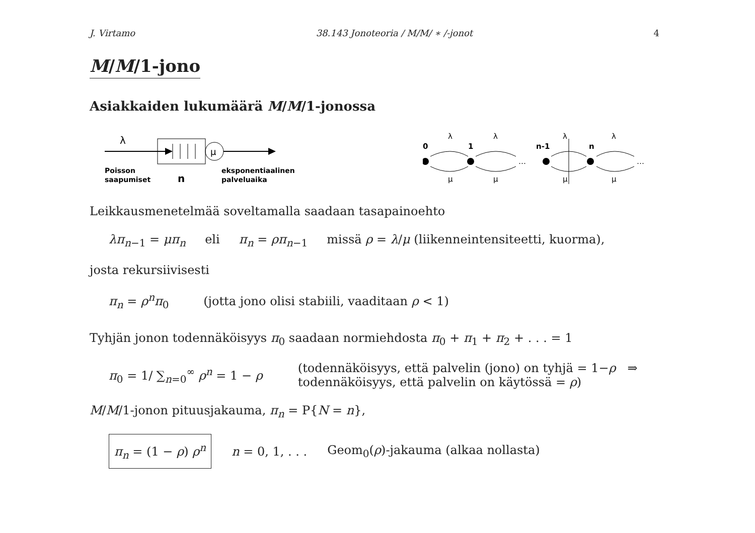J. Virtamo 38.143 Jonoteoria / M/M/ ∗ /-jonot 4
M/M/1-jono
Asiakkaiden lukumäärä M/M/1-jonossa
λ
μ
Poisson
saapumiset
n
eksponentiaalinen
palveluaika
0
1
n-1
n
λ
λ
λ
λ
μ
μ
μ
μ
…
…
Leikkausmenetelmää soveltamalla saadaan tasapainoehto
λπ<sub>n−1</sub> = μπ<sub>n</sub> eli π<sub>n</sub> = ρπ<sub>n−1</sub> missä ρ = λ/μ (liikenneintensiteetti, kuorma),
josta rekursiivisesti
π<sub>n</sub> = ρ<sup>n</sup>π<sub>0</sub> (jotta jono olisi stabiili, vaaditaan ρ < 1)
Tyhjän jonon todennäköisyys π<sub>0</sub> saadaan normiehdosta π<sub>0</sub> + π<sub>1</sub> + π<sub>2</sub> + . . . = 1
π<sub>0</sub> = 1/ ∑<sub>n=0</sub><sup>∞</sup> ρ<sup>n</sup> = 1 − ρ
(todennäköisyys, että palvelin (jono) on tyhjä = 1−ρ ⇒
todennäköisyys, että palvelin on käytössä = ρ)
M/M/1-jonon pituusjakauma, π<sub>n</sub> = P{N = n},
π<sub>n</sub> = (1 − ρ) ρ<sup>n</sup> n = 0, 1, . . . Geom<sub>0</sub>(ρ)-jakauma (alkaa nollasta)